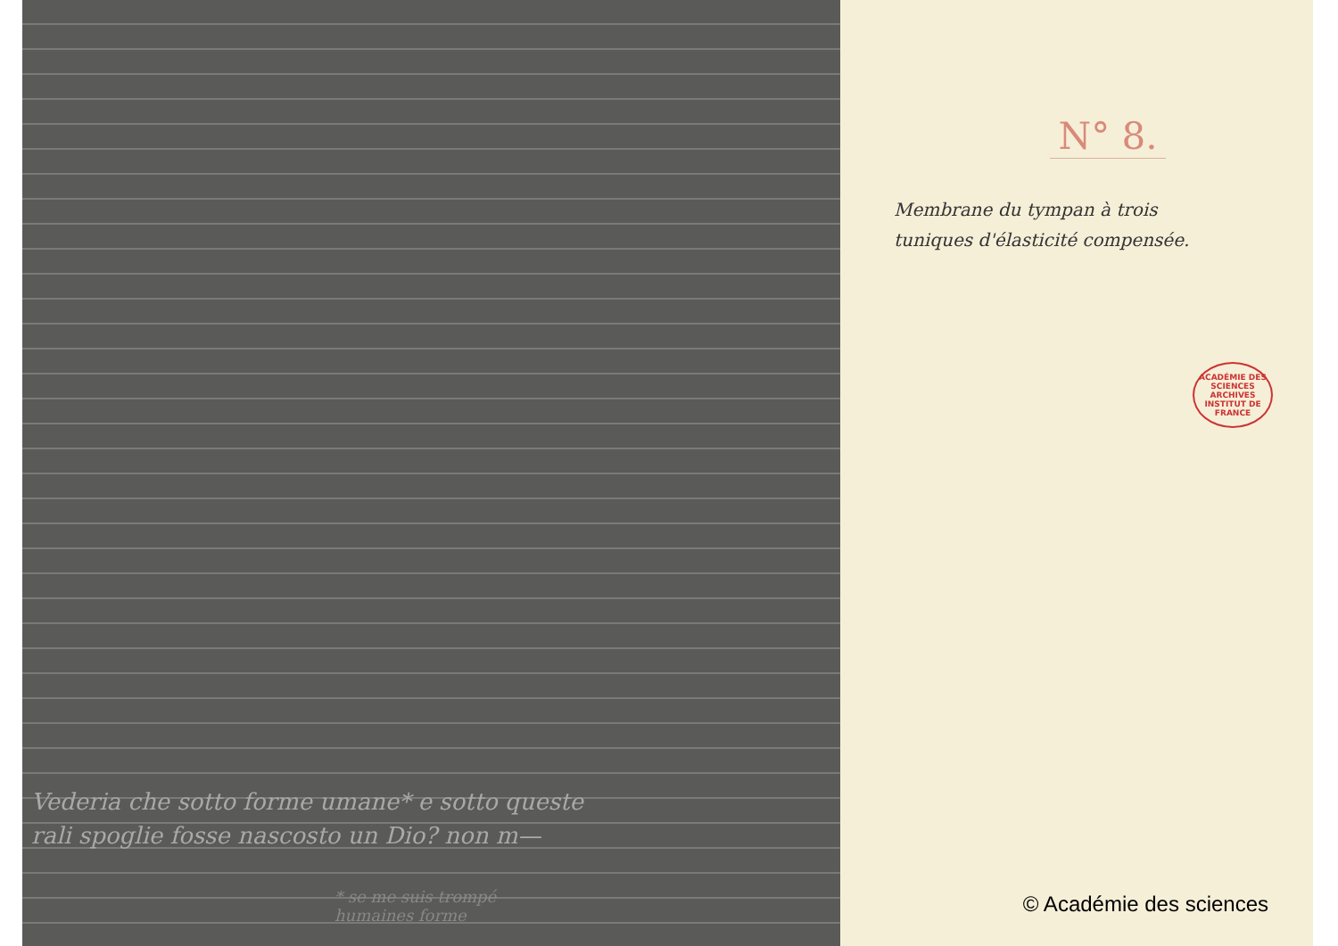Vederia che sotto forme umane* e sotto queste
rali spoglie fosse nascosto un Dio? non m—
* se me suis trompé
humaines forme
N° 8.
Membrane du tympan à trois
tuniques d'élasticité compensée.
ACADÉMIE DES SCIENCES
ARCHIVES
INSTITUT DE FRANCE
© Académie des sciences